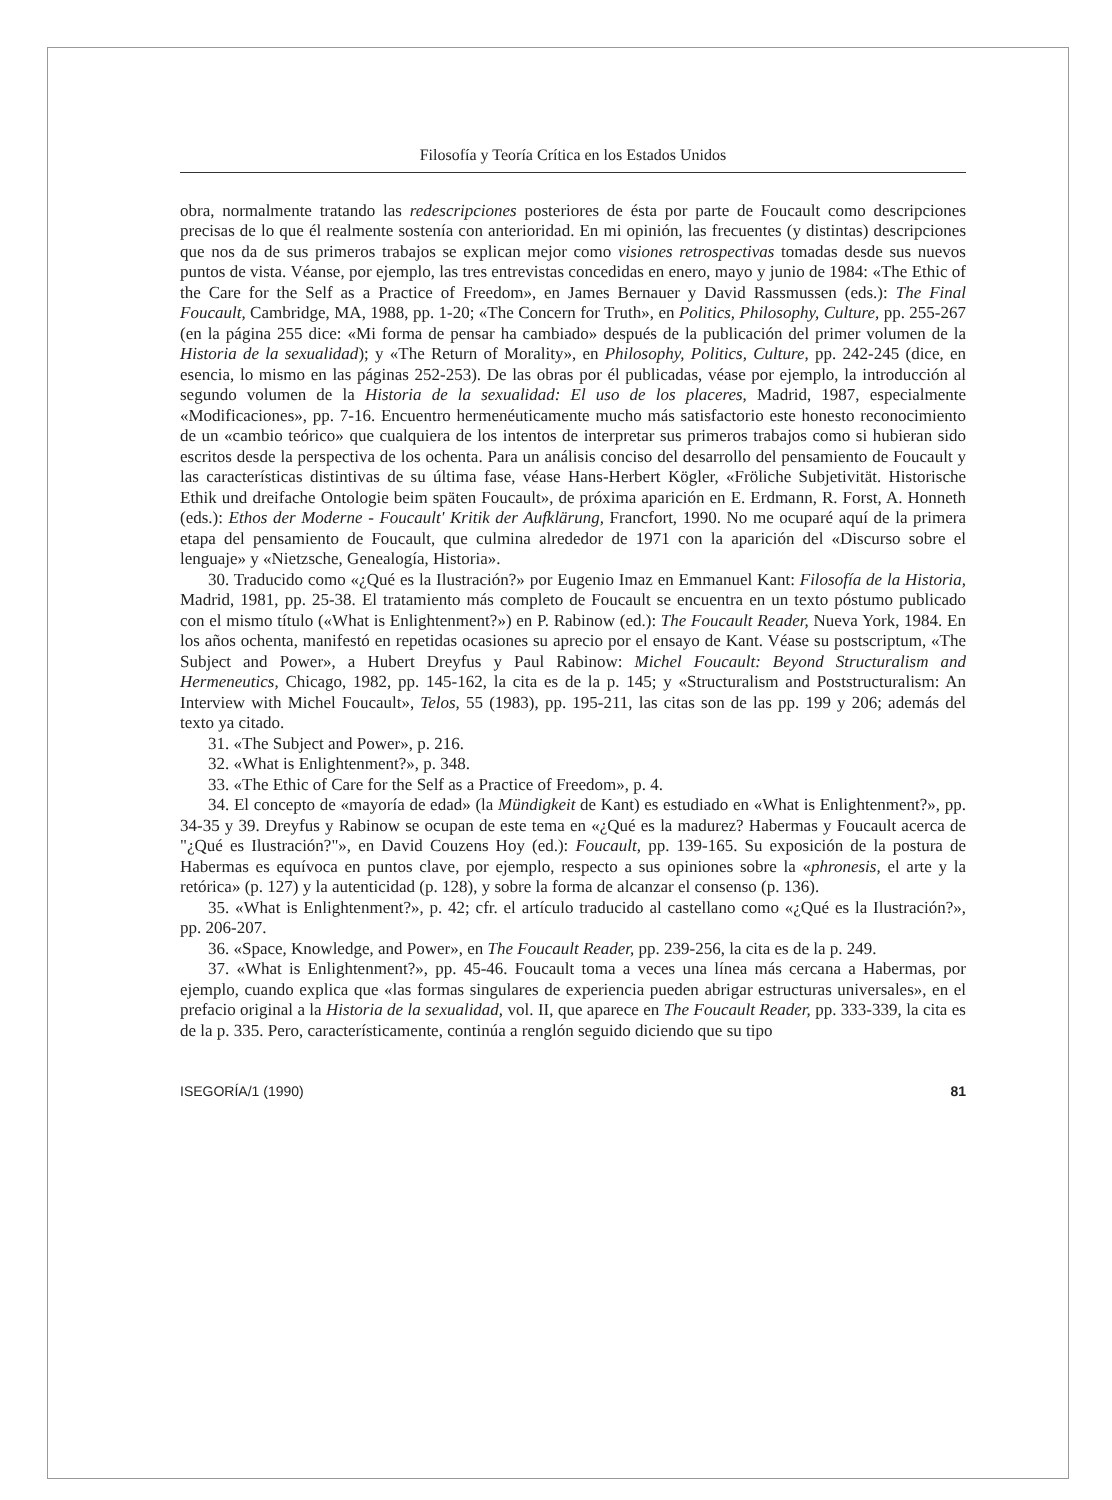Filosofía y Teoría Crítica en los Estados Unidos
obra, normalmente tratando las redescripciones posteriores de ésta por parte de Foucault como descripciones precisas de lo que él realmente sostenía con anterioridad. En mi opinión, las frecuentes (y distintas) descripciones que nos da de sus primeros trabajos se explican mejor como visiones retrospectivas tomadas desde sus nuevos puntos de vista. Véanse, por ejemplo, las tres entrevistas concedidas en enero, mayo y junio de 1984: «The Ethic of the Care for the Self as a Practice of Freedom», en James Bernauer y David Rassmussen (eds.): The Final Foucault, Cambridge, MA, 1988, pp. 1-20; «The Concern for Truth», en Politics, Philosophy, Culture, pp. 255-267 (en la página 255 dice: «Mi forma de pensar ha cambiado» después de la publicación del primer volumen de la Historia de la sexualidad); y «The Return of Morality», en Philosophy, Politics, Culture, pp. 242-245 (dice, en esencia, lo mismo en las páginas 252-253). De las obras por él publicadas, véase por ejemplo, la introducción al segundo volumen de la Historia de la sexualidad: El uso de los placeres, Madrid, 1987, especialmente «Modificaciones», pp. 7-16. Encuentro hermenéuticamente mucho más satisfactorio este honesto reconocimiento de un «cambio teórico» que cualquiera de los intentos de interpretar sus primeros trabajos como si hubieran sido escritos desde la perspectiva de los ochenta. Para un análisis conciso del desarrollo del pensamiento de Foucault y las características distintivas de su última fase, véase Hans-Herbert Kögler, «Fröliche Subjetivität. Historische Ethik und dreifache Ontologie beim späten Foucault», de próxima aparición en E. Erdmann, R. Forst, A. Honneth (eds.): Ethos der Moderne - Foucault' Kritik der Aufklärung, Francfort, 1990. No me ocuparé aquí de la primera etapa del pensamiento de Foucault, que culmina alrededor de 1971 con la aparición del «Discurso sobre el lenguaje» y «Nietzsche, Genealogía, Historia».
30. Traducido como «¿Qué es la Ilustración?» por Eugenio Imaz en Emmanuel Kant: Filosofía de la Historia, Madrid, 1981, pp. 25-38. El tratamiento más completo de Foucault se encuentra en un texto póstumo publicado con el mismo título («What is Enlightenment?») en P. Rabinow (ed.): The Foucault Reader, Nueva York, 1984. En los años ochenta, manifestó en repetidas ocasiones su aprecio por el ensayo de Kant. Véase su postscriptum, «The Subject and Power», a Hubert Dreyfus y Paul Rabinow: Michel Foucault: Beyond Structuralism and Hermeneutics, Chicago, 1982, pp. 145-162, la cita es de la p. 145; y «Structuralism and Poststructuralism: An Interview with Michel Foucault», Telos, 55 (1983), pp. 195-211, las citas son de las pp. 199 y 206; además del texto ya citado.
31. «The Subject and Power», p. 216.
32. «What is Enlightenment?», p. 348.
33. «The Ethic of Care for the Self as a Practice of Freedom», p. 4.
34. El concepto de «mayoría de edad» (la Mündigkeit de Kant) es estudiado en «What is Enlightenment?», pp. 34-35 y 39. Dreyfus y Rabinow se ocupan de este tema en «¿Qué es la madurez? Habermas y Foucault acerca de "¿Qué es Ilustración?"», en David Couzens Hoy (ed.): Foucault, pp. 139-165. Su exposición de la postura de Habermas es equívoca en puntos clave, por ejemplo, respecto a sus opiniones sobre la «phronesis, el arte y la retórica» (p. 127) y la autenticidad (p. 128), y sobre la forma de alcanzar el consenso (p. 136).
35. «What is Enlightenment?», p. 42; cfr. el artículo traducido al castellano como «¿Qué es la Ilustración?», pp. 206-207.
36. «Space, Knowledge, and Power», en The Foucault Reader, pp. 239-256, la cita es de la p. 249.
37. «What is Enlightenment?», pp. 45-46. Foucault toma a veces una línea más cercana a Habermas, por ejemplo, cuando explica que «las formas singulares de experiencia pueden abrigar estructuras universales», en el prefacio original a la Historia de la sexualidad, vol. II, que aparece en The Foucault Reader, pp. 333-339, la cita es de la p. 335. Pero, característicamente, continúa a renglón seguido diciendo que su tipo
ISEGORÍA/1 (1990) 81